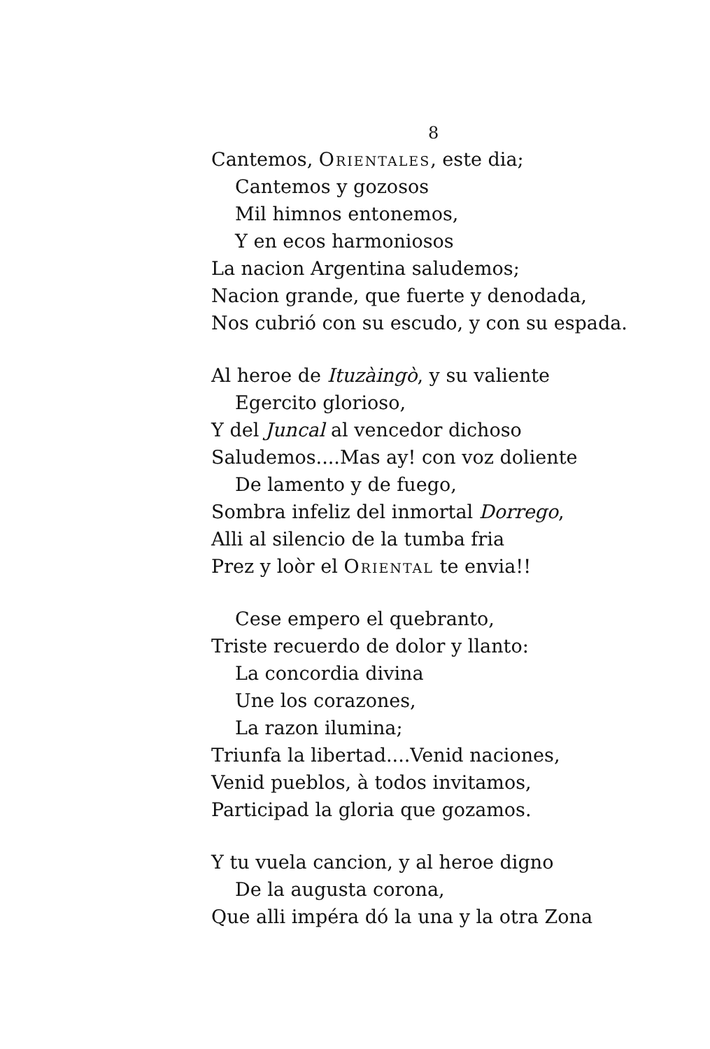8
Cantemos, Orientales, este dia;
Cantemos y gozosos
Mil himnos entonemos,
Y en ecos harmoniosos
La nacion Argentina saludemos;
Nacion grande, que fuerte y denodada,
Nos cubrió con su escudo, y con su espada.
Al heroe de Ituzàingò, y su valiente
Egercito glorioso,
Y del Juncal al vencedor dichoso
Saludemos....Mas ay! con voz doliente
De lamento y de fuego,
Sombra infeliz del inmortal Dorrego,
Alli al silencio de la tumba fria
Prez y loòr el Oriental te envia!!
Cese empero el quebranto,
Triste recuerdo de dolor y llanto:
La concordia divina
Une los corazones,
La razon ilumina;
Triunfa la libertad....Venid naciones,
Venid pueblos, à todos invitamos,
Participad la gloria que gozamos.
Y tu vuela cancion, y al heroe digno
De la augusta corona,
Que alli impéra dó la una y la otra Zona